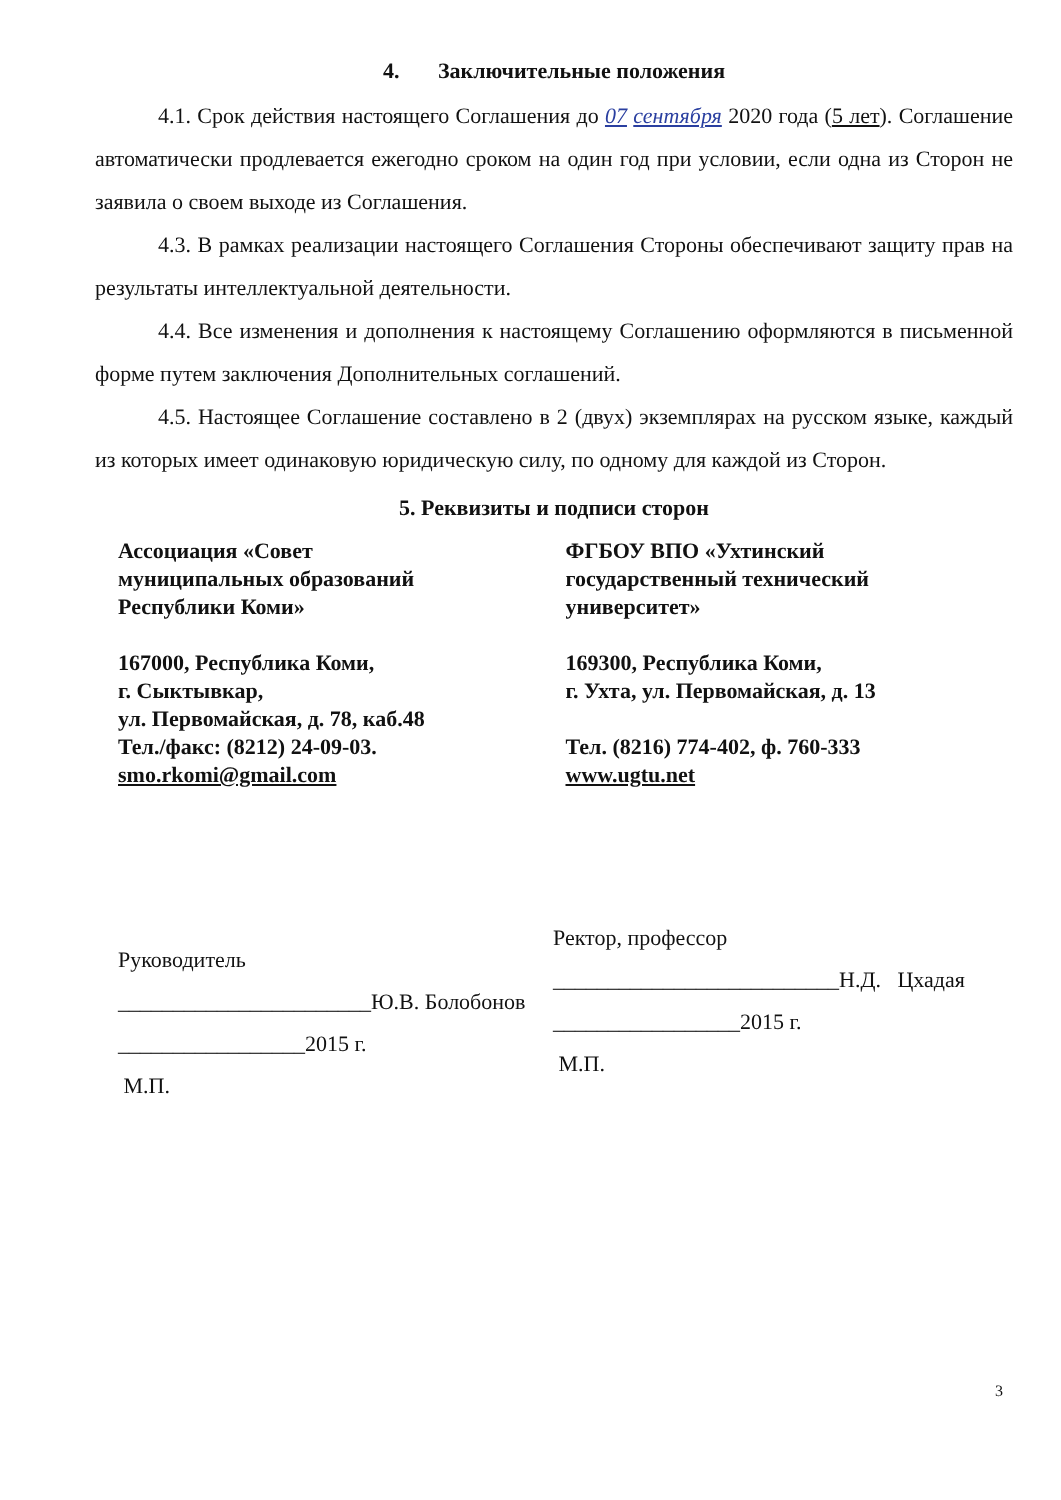4. Заключительные положения
4.1. Срок действия настоящего Соглашения до 07 сентября 2020 года (5 лет). Соглашение автоматически продлевается ежегодно сроком на один год при условии, если одна из Сторон не заявила о своем выходе из Соглашения.
4.3. В рамках реализации настоящего Соглашения Стороны обеспечивают защиту прав на результаты интеллектуальной деятельности.
4.4. Все изменения и дополнения к настоящему Соглашению оформляются в письменной форме путем заключения Дополнительных соглашений.
4.5. Настоящее Соглашение составлено в 2 (двух) экземплярах на русском языке, каждый из которых имеет одинаковую юридическую силу, по одному для каждой из Сторон.
5. Реквизиты и подписи сторон
Ассоциация «Совет
муниципальных образований
Республики Коми»
167000, Республика Коми,
г. Сыктывкар,
ул. Первомайская, д. 78, каб.48
Тел./факс: (8212) 24-09-03.
smo.rkomi@gmail.com
ФГБОУ ВПО «Ухтинский
государственный технический
университет»
169300, Республика Коми,
г. Ухта, ул. Первомайская, д. 13
Тел. (8216) 774-402, ф. 760-333
www.ugtu.net
Руководитель
_______________________Ю.В. Болобонов
_________________2015 г.
М.П.
Ректор, профессор
__________________________Н.Д. Цхадая
_________________2015 г.
М.П.
3